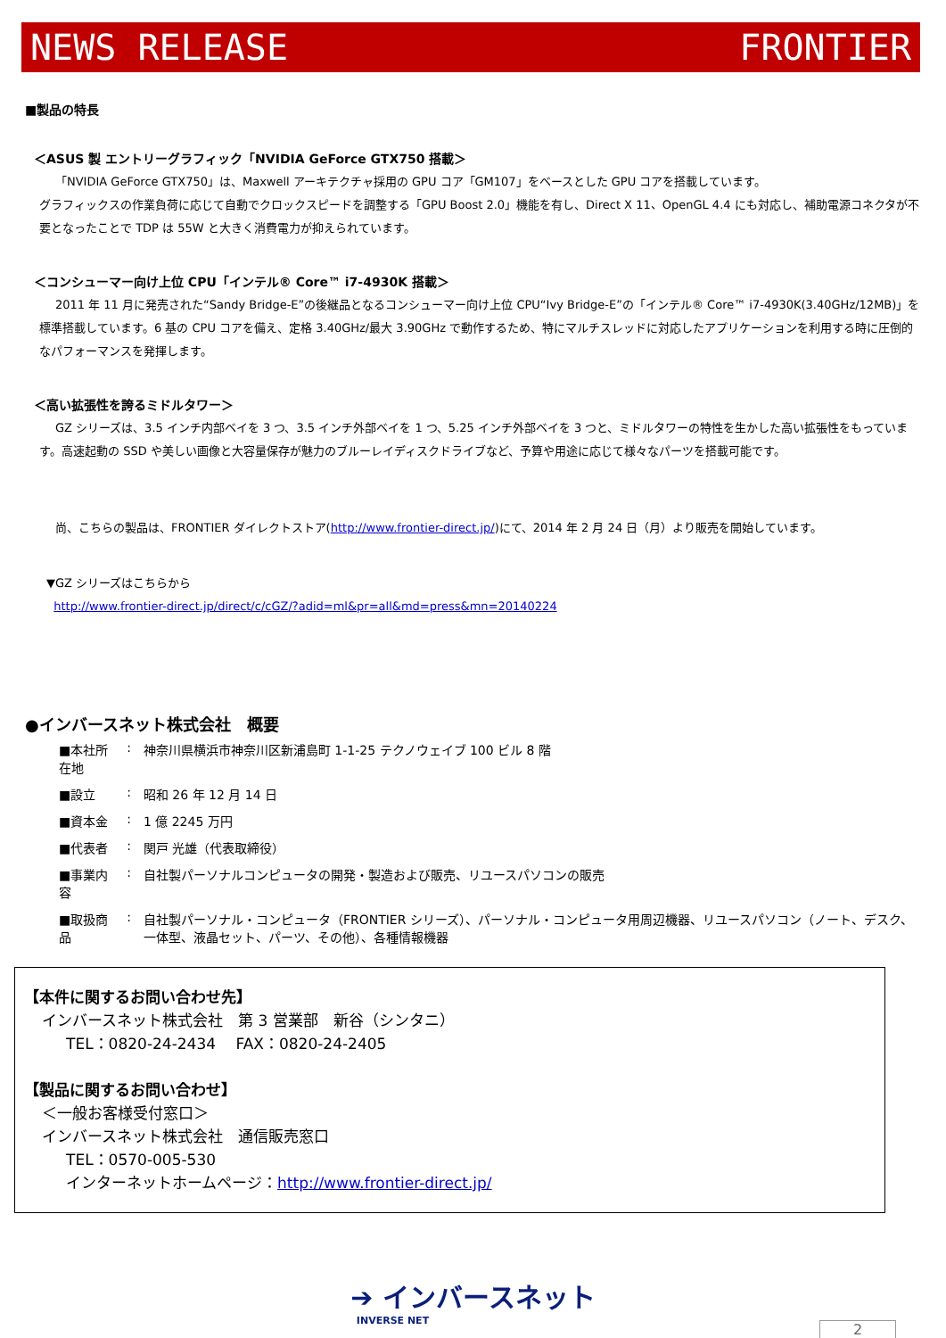NEWS RELEASE FRONTIER
■製品の特長
＜ASUS 製 エントリーグラフィック「NVIDIA GeForce GTX750 搭載＞
「NVIDIA GeForce GTX750」は、Maxwell アーキテクチャ採用の GPU コア「GM107」をベースとした GPU コアを搭載しています。
グラフィックスの作業負荷に応じて自動でクロックスピードを調整する「GPU Boost 2.0」機能を有し、Direct X 11、OpenGL 4.4 にも対応し、補助電源コネクタが不要となったことで TDP は 55W と大きく消費電力が抑えられています。
＜コンシューマー向け上位 CPU「インテル® Core™ i7-4930K 搭載＞
2011 年 11 月に発売された“Sandy Bridge-E”の後継品となるコンシューマー向け上位 CPU“Ivy Bridge-E”の「インテル® Core™ i7-4930K(3.40GHz/12MB)」を標準搭載しています。6 基の CPU コアを備え、定格 3.40GHz/最大 3.90GHz で動作するため、特にマルチスレッドに対応したアプリケーションを利用する時に圧倒的なパフォーマンスを発揮します。
＜高い拡張性を誇るミドルタワー＞
GZ シリーズは、3.5 インチ内部ベイを 3 つ、3.5 インチ外部ベイを 1 つ、5.25 インチ外部ベイを 3 つと、ミドルタワーの特性を生かした高い拡張性をもっています。高速起動の SSD や美しい画像と大容量保存が魅力のブルーレイディスクドライブなど、予算や用途に応じて様々なパーツを搭載可能です。
尚、こちらの製品は、FRONTIER ダイレクトストア(http://www.frontier-direct.jp/)にて、2014 年 2 月 24 日（月）より販売を開始しています。
▼GZ シリーズはこちらから
http://www.frontier-direct.jp/direct/c/cGZ/?adid=ml&pr=all&md=press&mn=20140224
●インバースネット株式会社　概要
| ■本社所在地 | : | 神奈川県横浜市神奈川区新浦島町 1-1-25 テクノウェイブ 100 ビル 8 階 |
| ■設立 | : | 昭和 26 年 12 月 14 日 |
| ■資本金 | : | 1 億 2245 万円 |
| ■代表者 | : | 関戸 光雄（代表取締役） |
| ■事業内容 | : | 自社製パーソナルコンピュータの開発・製造および販売、リユースパソコンの販売 |
| ■取扱商品 | : | 自社製パーソナル・コンピュータ（FRONTIER シリーズ）、パーソナル・コンピュータ用周辺機器、リユースパソコン（ノート、デスク、一体型、液晶セット、パーツ、その他）、各種情報機器 |
【本件に関するお問い合わせ先】
インバースネット株式会社　第 3 営業部　新谷（シンタニ）
TEL：0820-24-2434　 FAX：0820-24-2405
【製品に関するお問い合わせ】
＜一般お客様受付窓口＞
インバースネット株式会社　通信販売窓口
TEL：0570-005-530
インターネットホームページ：http://www.frontier-direct.jp/
➔ インバースネット
INVERSE NET
2